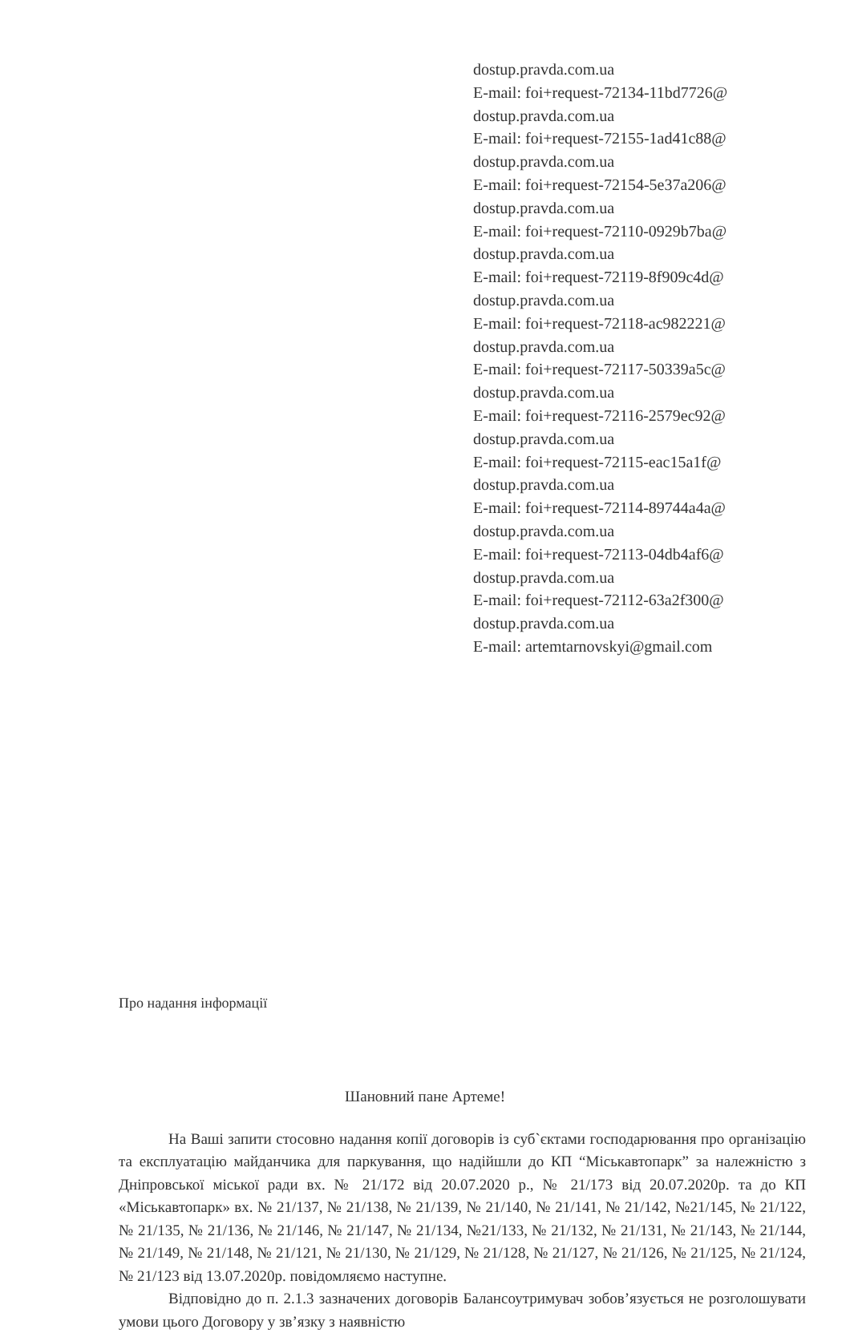dostup.pravda.com.ua
E-mail: foi+request-72134-11bd7726@
dostup.pravda.com.ua
E-mail: foi+request-72155-1ad41c88@
dostup.pravda.com.ua
E-mail: foi+request-72154-5e37a206@
dostup.pravda.com.ua
E-mail: foi+request-72110-0929b7ba@
dostup.pravda.com.ua
E-mail: foi+request-72119-8f909c4d@
dostup.pravda.com.ua
E-mail: foi+request-72118-ac982221@
dostup.pravda.com.ua
E-mail: foi+request-72117-50339a5c@
dostup.pravda.com.ua
E-mail: foi+request-72116-2579ec92@
dostup.pravda.com.ua
E-mail: foi+request-72115-eac15a1f@
dostup.pravda.com.ua
E-mail: foi+request-72114-89744a4a@
dostup.pravda.com.ua
E-mail: foi+request-72113-04db4af6@
dostup.pravda.com.ua
E-mail: foi+request-72112-63a2f300@
dostup.pravda.com.ua
E-mail: artemtarnovskyi@gmail.com
Про надання інформації
Шановний пане Артеме!
На Ваші запити стосовно надання копії договорів із суб`єктами господарювання про організацію та експлуатацію майданчика для паркування, що надійшли до КП “Міськавтопарк” за належністю з Дніпровської міської ради вх. № 21/172 від 20.07.2020 р., № 21/173 від 20.07.2020р. та до КП «Міськавтопарк» вх. № 21/137, № 21/138, № 21/139, № 21/140, № 21/141, № 21/142, №21/145, № 21/122, № 21/135, № 21/136, № 21/146, № 21/147, № 21/134, №21/133, № 21/132, № 21/131, № 21/143, № 21/144, № 21/149, № 21/148, № 21/121, № 21/130, № 21/129, № 21/128, № 21/127, № 21/126, № 21/125, № 21/124, № 21/123 від 13.07.2020р. повідомляємо наступне.
Відповідно до п. 2.1.3 зазначених договорів Балансоутримувач зобов’язується не розголошувати умови цього Договору у зв’язку з наявністю